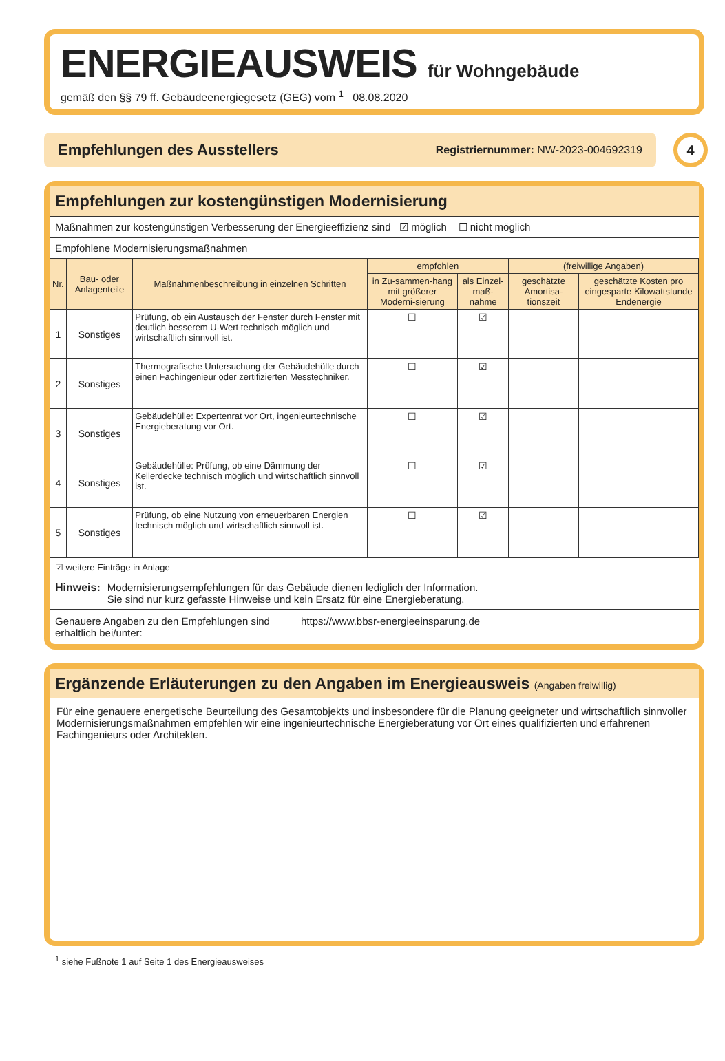ENERGIEAUSWEIS für Wohngebäude
gemäß den §§ 79 ff. Gebäudeenergiegesetz (GEG) vom <sup>1</sup> 08.08.2020
Empfehlungen des Ausstellers
Registriernummer: NW-2023-004692319
4
Empfehlungen zur kostengünstigen Modernisierung
Maßnahmen zur kostengünstigen Verbesserung der Energieeffizienz sind ☑ möglich ☐ nicht möglich
Empfohlene Modernisierungsmaßnahmen
| Nr. | Bau- oder Anlagenteile | Maßnahmenbeschreibung in einzelnen Schritten | empfohlen | | (freiwillige Angaben) | |
| --- | --- | --- | --- | --- | --- | --- |
| | | | in Zu-sammen-hang mit größerer Moderni-sierung | als Einzel-maß-nahme | geschätzte Amortisa-tionszeit | geschätzte Kosten pro eingesparte Kilowattstunde Endenergie |
| 1 | Sonstiges | Prüfung, ob ein Austausch der Fenster durch Fenster mit deutlich besserem U-Wert technisch möglich und wirtschaftlich sinnvoll ist. | ☐ | ☑ | | |
| 2 | Sonstiges | Thermografische Untersuchung der Gebäudehülle durch einen Fachingenieur oder zertifizierten Messtechniker. | ☐ | ☑ | | |
| 3 | Sonstiges | Gebäudehülle: Expertenrat vor Ort, ingenieurtechnische Energieberatung vor Ort. | ☐ | ☑ | | |
| 4 | Sonstiges | Gebäudehülle: Prüfung, ob eine Dämmung der Kellerdecke technisch möglich und wirtschaftlich sinnvoll ist. | ☐ | ☑ | | |
| 5 | Sonstiges | Prüfung, ob eine Nutzung von erneuerbaren Energien technisch möglich und wirtschaftlich sinnvoll ist. | ☐ | ☑ | | |
☑ weitere Einträge in Anlage
Hinweis: Modernisierungsempfehlungen für das Gebäude dienen lediglich der Information.
Sie sind nur kurz gefasste Hinweise und kein Ersatz für eine Energieberatung.
Genauere Angaben zu den Empfehlungen sind erhältlich bei/unter:
https://www.bbsr-energieeinsparung.de
Ergänzende Erläuterungen zu den Angaben im Energieausweis (Angaben freiwillig)
Für eine genauere energetische Beurteilung des Gesamtobjekts und insbesondere für die Planung geeigneter und wirtschaftlich sinnvoller Modernisierungsmaßnahmen empfehlen wir eine ingenieurtechnische Energieberatung vor Ort eines qualifizierten und erfahrenen Fachingenieurs oder Architekten.
<sup>1</sup> siehe Fußnote 1 auf Seite 1 des Energieausweises